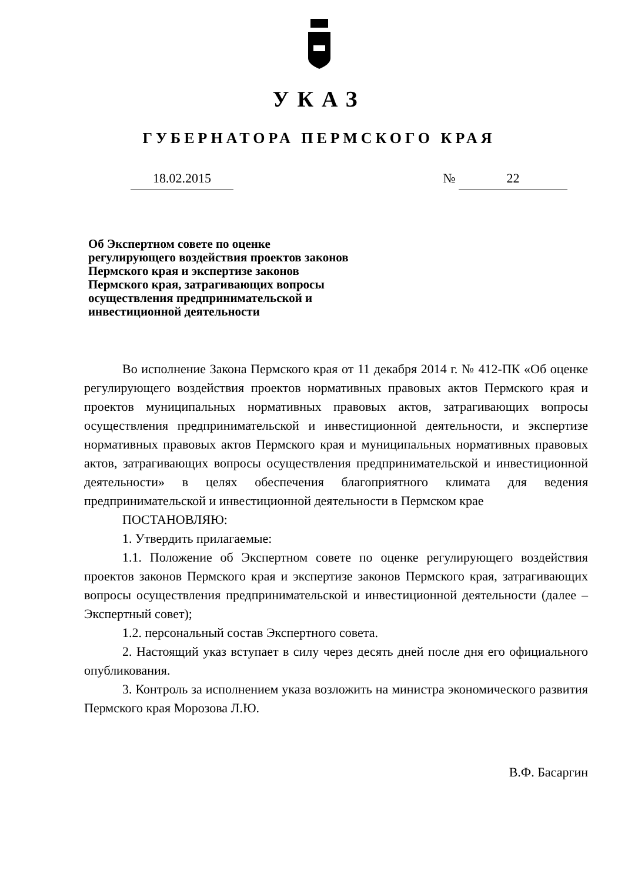УКАЗ
ГУБЕРНАТОРА ПЕРМСКОГО КРАЯ
18.02.2015 № 22
Об Экспертном совете по оценке регулирующего воздействия проектов законов Пермского края и экспертизе законов Пермского края, затрагивающих вопросы осуществления предпринимательской и инвестиционной деятельности
Во исполнение Закона Пермского края от 11 декабря 2014 г. № 412-ПК «Об оценке регулирующего воздействия проектов нормативных правовых актов Пермского края и проектов муниципальных нормативных правовых актов, затрагивающих вопросы осуществления предпринимательской и инвестиционной деятельности, и экспертизе нормативных правовых актов Пермского края и муниципальных нормативных правовых актов, затрагивающих вопросы осуществления предпринимательской и инвестиционной деятельности» в целях обеспечения благоприятного климата для ведения предпринимательской и инвестиционной деятельности в Пермском крае
ПОСТАНОВЛЯЮ:
1. Утвердить прилагаемые:
1.1. Положение об Экспертном совете по оценке регулирующего воздействия проектов законов Пермского края и экспертизе законов Пермского края, затрагивающих вопросы осуществления предпринимательской и инвестиционной деятельности (далее – Экспертный совет);
1.2. персональный состав Экспертного совета.
2. Настоящий указ вступает в силу через десять дней после дня его официального опубликования.
3. Контроль за исполнением указа возложить на министра экономического развития Пермского края Морозова Л.Ю.
В.Ф. Басаргин